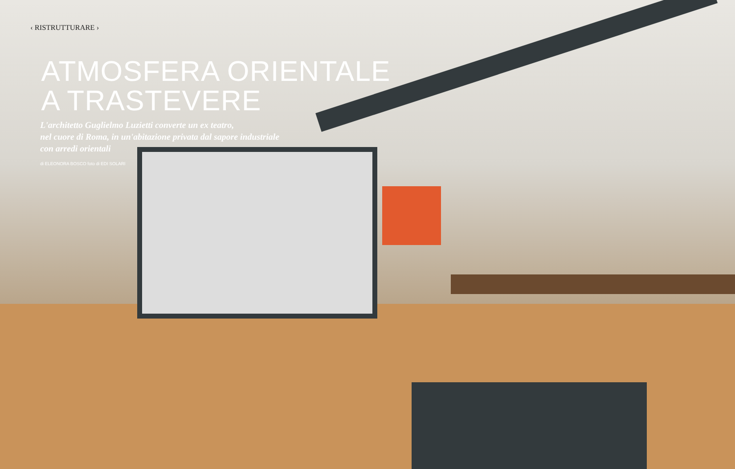‹ RISTRUTTURARE ›
ATMOSFERA ORIENTALE
A TRASTEVERE
L'architetto Guglielmo Luzietti converte un ex teatro,
nel cuore di Roma, in un'abitazione privata dal sapore industriale
con arredi orientali
di ELEONORA BOSCO foto di EDI SOLARI